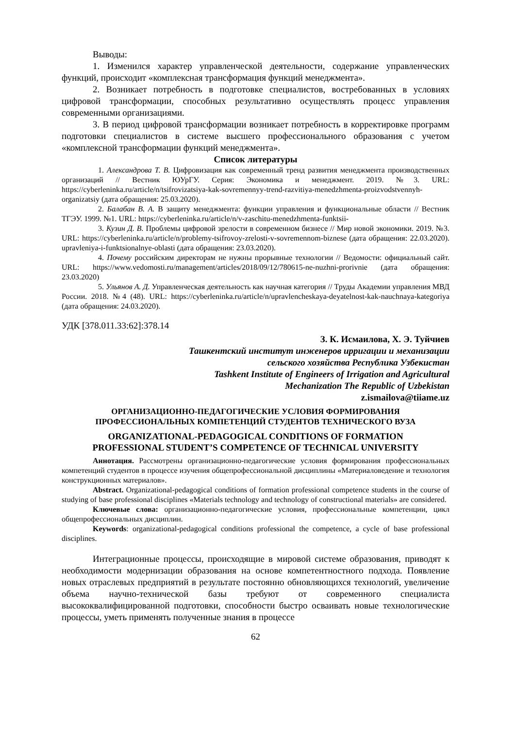Выводы:
1. Изменился характер управленческой деятельности, содержание управленческих функций, происходит «комплексная трансформация функций менеджмента».
2. Возникает потребность в подготовке специалистов, востребованных в условиях цифровой трансформации, способных результативно осуществлять процесс управления современными организациями.
3. В период цифровой трансформации возникает потребность в корректировке программ подготовки специалистов в системе высшего профессионального образования с учетом «комплексной трансформации функций менеджмента».
Список литературы
1. Александрова Т. В. Цифровизация как современный тренд развития менеджмента производственных организаций // Вестник ЮУрГУ. Серия: Экономика и менеджмент. 2019. №3. URL: https://cyberleninka.ru/article/n/tsifrovizatsiya-kak-sovremennyy-trend-razvitiya-menedzhmenta-proizvodstvennyh-organizatsiy (дата обращения: 25.03.2020).
2. Балабан В. А. В защиту менеджмента: функции управления и функциональные области // Вестник ТГЭУ. 1999. №1. URL: https://cyberleninka.ru/article/n/v-zaschitu-menedzhmenta-funktsii-
3. Кузин Д. В. Проблемы цифровой зрелости в современном бизнесе // Мир новой экономики. 2019. №3. URL: https://cyberleninka.ru/article/n/problemy-tsifrovoy-zrelosti-v-sovremennom-biznese (дата обращения: 22.03.2020). upravleniya-i-funktsionalnye-oblasti (дата обращения: 23.03.2020).
4. Почему российским директорам не нужны прорывные технологии // Ведомости: официальный сайт. URL: https://www.vedomosti.ru/management/articles/2018/09/12/780615-ne-nuzhni-prorivnie (дата обращения: 23.03.2020)
5. Ульянов А. Д. Управленческая деятельность как научная категория // Труды Академии управления МВД России. 2018. №4 (48). URL: https://cyberleninka.ru/article/n/upravlencheskaya-deyatelnost-kak-nauchnaya-kategoriya (дата обращения: 24.03.2020).
УДК [378.011.33:62]:378.14
З. К. Исмаилова, Х. Э. Туйчиев
Ташкентский институт инженеров ирригации и механизации
сельского хозяйства Республика Узбекистан
Tashkent Institute of Engineers of Irrigation and Agricultural
Mechanization The Republic of Uzbekistan
z.ismailova@tiiame.uz
ОРГАНИЗАЦИОННО-ПЕДАГОГИЧЕСКИЕ УСЛОВИЯ ФОРМИРОВАНИЯ
ПРОФЕССИОНАЛЬНЫХ КОМПЕТЕНЦИЙ СТУДЕНТОВ ТЕХНИЧЕСКОГО ВУЗА
ORGANIZATIONAL-PEDAGOGICAL CONDITIONS OF FORMATION
PROFESSIONAL STUDENT’S COMPETENCE OF TECHNICAL UNIVERSITY
Аннотация. Рассмотрены организационно-педагогические условия формирования профессиональных компетенций студентов в процессе изучения общепрофессиональной дисциплины «Материаловедение и технология конструкционных материалов».
Abstract. Organizational-pedagogical conditions of formation professional competence students in the course of studying of base professional disciplines «Materials technology and technology of constructional materials» are considered.
Ключевые слова: организационно-педагогические условия, профессиональные компетенции, цикл общепрофессиональных дисциплин.
Keywords: organizational-pedagogical conditions professional the competence, a cycle of base professional disciplines.
Интеграционные процессы, происходящие в мировой системе образования, приводят к необходимости модернизации образования на основе компетентностного подхода. Появление новых отраслевых предприятий в результате постоянно обновляющихся технологий, увеличение объема научно-технической базы требуют от современного специалиста высококвалифицированной подготовки, способности быстро осваивать новые технологические процессы, уметь применять полученные знания в процессе
62